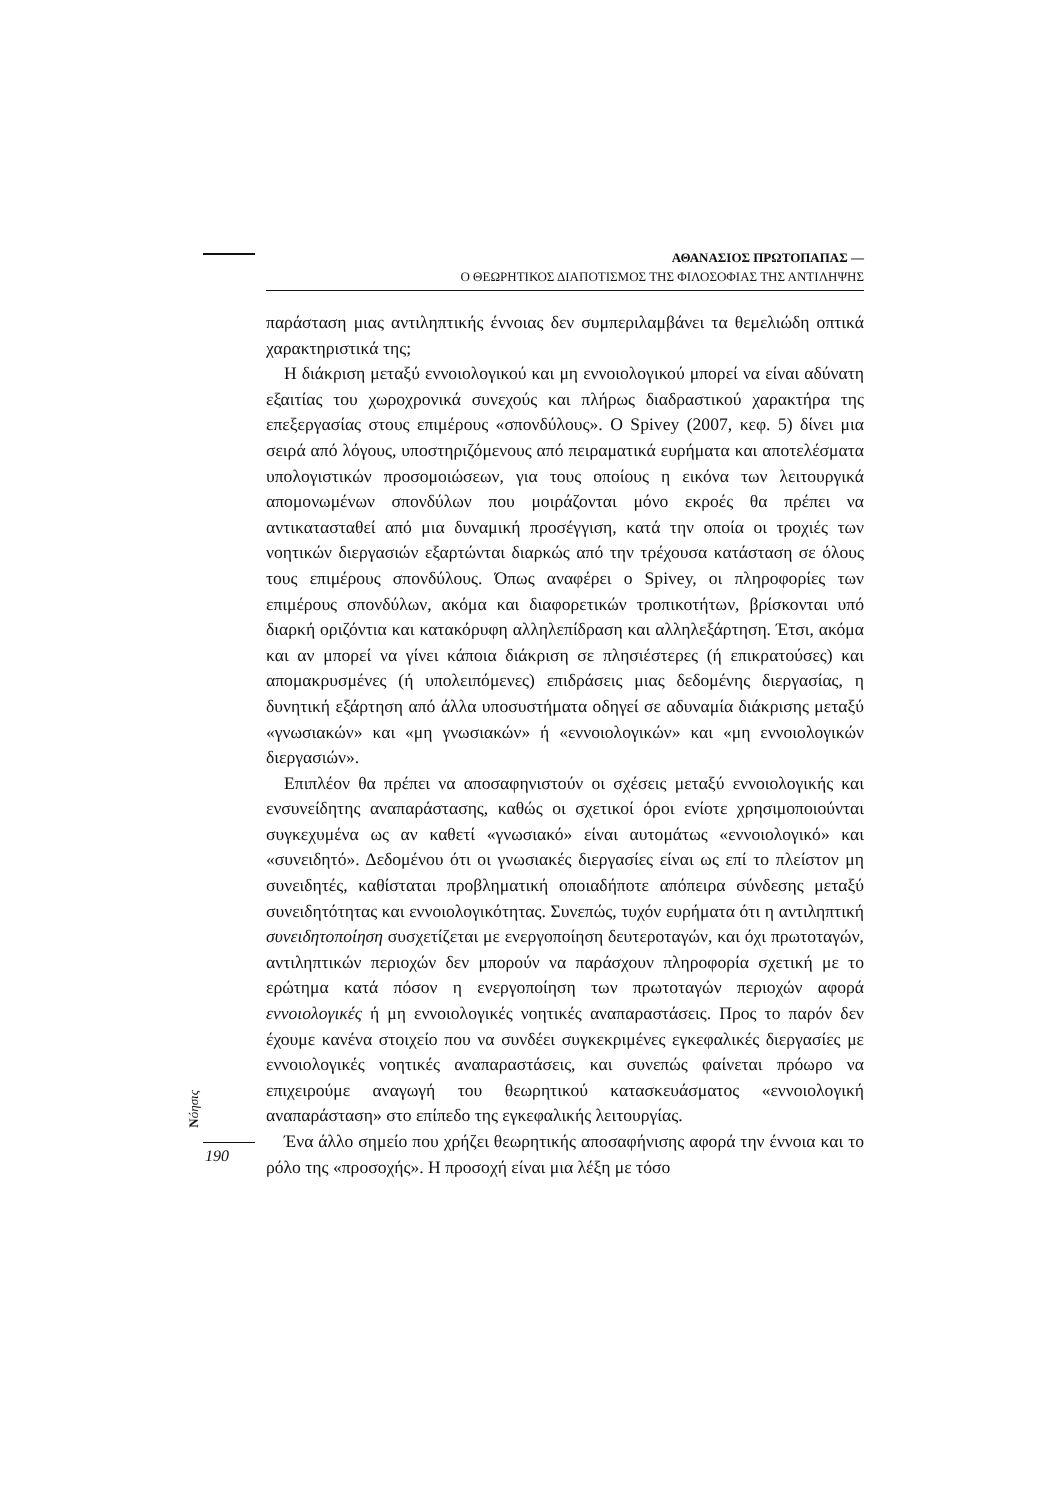ΑΘΑΝΑΣΙΟΣ ΠΡΩΤΟΠΑΠΑΣ —
Ο ΘΕΩΡΗΤΙΚΟΣ ΔΙΑΠΟΤΙΣΜΟΣ ΤΗΣ ΦΙΛΟΣΟΦΙΑΣ ΤΗΣ ΑΝΤΙΛΗΨΗΣ
παράσταση μιας αντιληπτικής έννοιας δεν συμπεριλαμβάνει τα θεμελιώδη οπτικά χαρακτηριστικά της;
Η διάκριση μεταξύ εννοιολογικού και μη εννοιολογικού μπορεί να είναι αδύνατη εξαιτίας του χωροχρονικά συνεχούς και πλήρως διαδραστικού χαρακτήρα της επεξεργασίας στους επιμέρους «σπονδύλους». Ο Spivey (2007, κεφ. 5) δίνει μια σειρά από λόγους, υποστηριζόμενους από πειραματικά ευρήματα και αποτελέσματα υπολογιστικών προσομοιώσεων, για τους οποίους η εικόνα των λειτουργικά απομονωμένων σπονδύλων που μοιράζονται μόνο εκροές θα πρέπει να αντικατασταθεί από μια δυναμική προσέγγιση, κατά την οποία οι τροχιές των νοητικών διεργασιών εξαρτώνται διαρκώς από την τρέχουσα κατάσταση σε όλους τους επιμέρους σπονδύλους. Όπως αναφέρει ο Spivey, οι πληροφορίες των επιμέρους σπονδύλων, ακόμα και διαφορετικών τροπικοτήτων, βρίσκονται υπό διαρκή οριζόντια και κατακόρυφη αλληλεπίδραση και αλληλεξάρτηση. Έτσι, ακόμα και αν μπορεί να γίνει κάποια διάκριση σε πλησιέστερες (ή επικρατούσες) και απομακρυσμένες (ή υπολειπόμενες) επιδράσεις μιας δεδομένης διεργασίας, η δυνητική εξάρτηση από άλλα υποσυστήματα οδηγεί σε αδυναμία διάκρισης μεταξύ «γνωσιακών» και «μη γνωσιακών» ή «εννοιολογικών» και «μη εννοιολογικών διεργασιών».
Επιπλέον θα πρέπει να αποσαφηνιστούν οι σχέσεις μεταξύ εννοιολογικής και ενσυνείδητης αναπαράστασης, καθώς οι σχετικοί όροι ενίοτε χρησιμοποιούνται συγκεχυμένα ως αν καθετί «γνωσιακό» είναι αυτομάτως «εννοιολογικό» και «συνειδητό». Δεδομένου ότι οι γνωσιακές διεργασίες είναι ως επί το πλείστον μη συνειδητές, καθίσταται προβληματική οποιαδήποτε απόπειρα σύνδεσης μεταξύ συνειδητότητας και εννοιολογικότητας. Συνεπώς, τυχόν ευρήματα ότι η αντιληπτική συνειδητοποίηση συσχετίζεται με ενεργοποίηση δευτεροταγών, και όχι πρωτοταγών, αντιληπτικών περιοχών δεν μπορούν να παράσχουν πληροφορία σχετική με το ερώτημα κατά πόσον η ενεργοποίηση των πρωτοταγών περιοχών αφορά εννοιολογικές ή μη εννοιολογικές νοητικές αναπαραστάσεις. Προς το παρόν δεν έχουμε κανένα στοιχείο που να συνδέει συγκεκριμένες εγκεφαλικές διεργασίες με εννοιολογικές νοητικές αναπαραστάσεις, και συνεπώς φαίνεται πρόωρο να επιχειρούμε αναγωγή του θεωρητικού κατασκευάσματος «εννοιολογική αναπαράσταση» στο επίπεδο της εγκεφαλικής λειτουργίας.
Ένα άλλο σημείο που χρήζει θεωρητικής αποσαφήνισης αφορά την έννοια και το ρόλο της «προσοχής». Η προσοχή είναι μια λέξη με τόσο
Nόησις
190